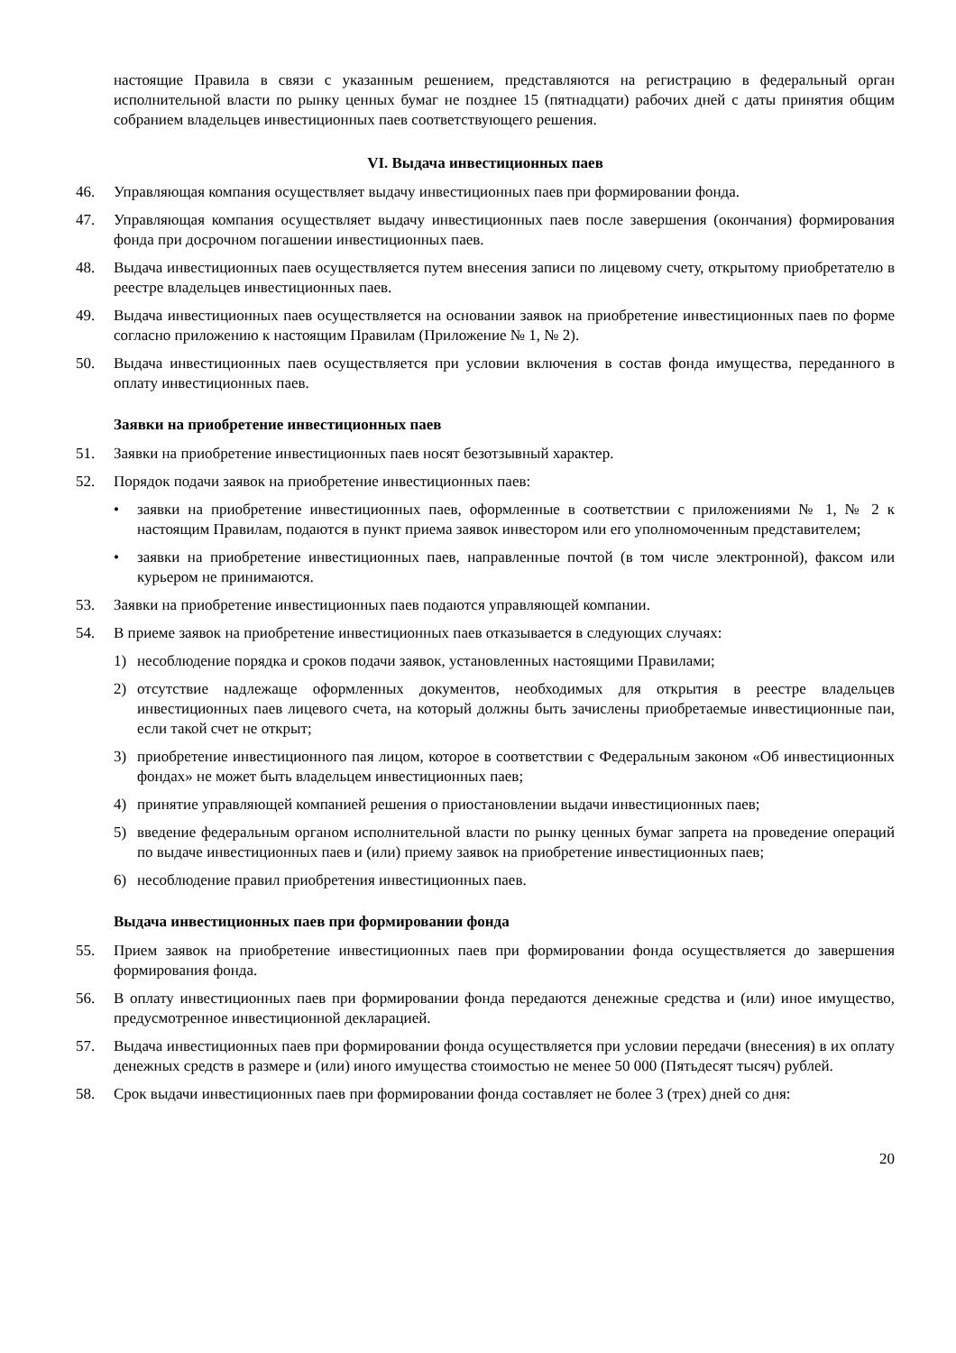настоящие Правила в связи с указанным решением, представляются на регистрацию в федеральный орган исполнительной власти по рынку ценных бумаг не позднее 15 (пятнадцати) рабочих дней с даты принятия общим собранием владельцев инвестиционных паев соответствующего решения.
VI. Выдача инвестиционных паев
46. Управляющая компания осуществляет выдачу инвестиционных паев при формировании фонда.
47. Управляющая компания осуществляет выдачу инвестиционных паев после завершения (окончания) формирования фонда при досрочном погашении инвестиционных паев.
48. Выдача инвестиционных паев осуществляется путем внесения записи по лицевому счету, открытому приобретателю в реестре владельцев инвестиционных паев.
49. Выдача инвестиционных паев осуществляется на основании заявок на приобретение инвестиционных паев по форме согласно приложению к настоящим Правилам (Приложение № 1, № 2).
50. Выдача инвестиционных паев осуществляется при условии включения в состав фонда имущества, переданного в оплату инвестиционных паев.
Заявки на приобретение инвестиционных паев
51. Заявки на приобретение инвестиционных паев носят безотзывный характер.
52. Порядок подачи заявок на приобретение инвестиционных паев:
• заявки на приобретение инвестиционных паев, оформленные в соответствии с приложениями № 1, № 2 к настоящим Правилам, подаются в пункт приема заявок инвестором или его уполномоченным представителем;
• заявки на приобретение инвестиционных паев, направленные почтой (в том числе электронной), факсом или курьером не принимаются.
53. Заявки на приобретение инвестиционных паев подаются управляющей компании.
54. В приеме заявок на приобретение инвестиционных паев отказывается в следующих случаях:
1) несоблюдение порядка и сроков подачи заявок, установленных настоящими Правилами;
2) отсутствие надлежаще оформленных документов, необходимых для открытия в реестре владельцев инвестиционных паев лицевого счета, на который должны быть зачислены приобретаемые инвестиционные паи, если такой счет не открыт;
3) приобретение инвестиционного пая лицом, которое в соответствии с Федеральным законом «Об инвестиционных фондах» не может быть владельцем инвестиционных паев;
4) принятие управляющей компанией решения о приостановлении выдачи инвестиционных паев;
5) введение федеральным органом исполнительной власти по рынку ценных бумаг запрета на проведение операций по выдаче инвестиционных паев и (или) приему заявок на приобретение инвестиционных паев;
6) несоблюдение правил приобретения инвестиционных паев.
Выдача инвестиционных паев при формировании фонда
55. Прием заявок на приобретение инвестиционных паев при формировании фонда осуществляется до завершения формирования фонда.
56. В оплату инвестиционных паев при формировании фонда передаются денежные средства и (или) иное имущество, предусмотренное инвестиционной декларацией.
57. Выдача инвестиционных паев при формировании фонда осуществляется при условии передачи (внесения) в их оплату денежных средств в размере и (или) иного имущества стоимостью не менее 50 000 (Пятьдесят тысяч) рублей.
58. Срок выдачи инвестиционных паев при формировании фонда составляет не более 3 (трех) дней со дня:
20